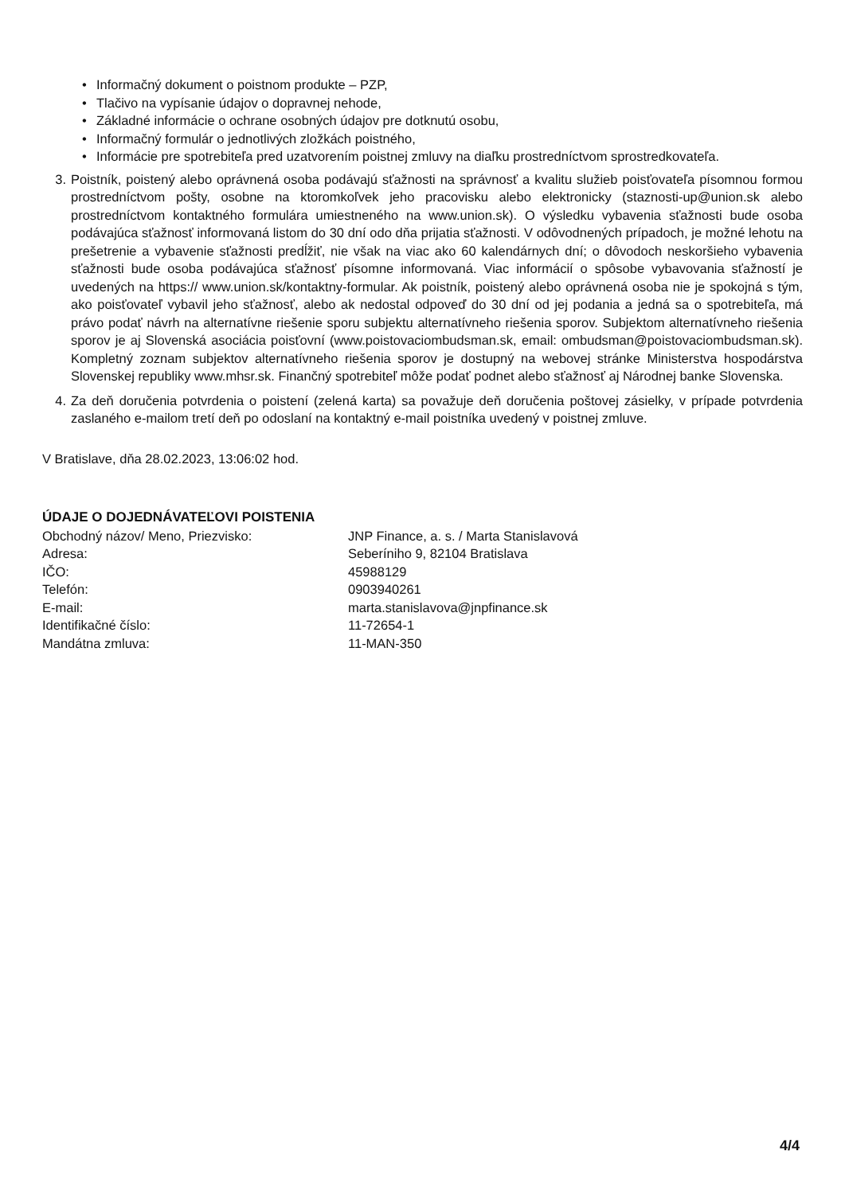• Informačný dokument o poistnom produkte – PZP,
• Tlačivo na vypísanie údajov o dopravnej nehode,
• Základné informácie o ochrane osobných údajov pre dotknutú osobu,
• Informačný formulár o jednotlivých zložkách poistného,
• Informácie pre spotrebiteľa pred uzatvorením poistnej zmluvy na diaľku prostredníctvom sprostredkovateľa.
3. Poistník, poistený alebo oprávnená osoba podávajú sťažnosti na správnosť a kvalitu služieb poisťovateľa písomnou formou prostredníctvom pošty, osobne na ktoromkoľvek jeho pracovisku alebo elektronicky (staznosti-up@union.sk alebo prostredníctvom kontaktného formulára umiestneného na www.union.sk). O výsledku vybavenia sťažnosti bude osoba podávajúca sťažnosť informovaná listom do 30 dní odo dňa prijatia sťažnosti. V odôvodnených prípadoch, je možné lehotu na prešetrenie a vybavenie sťažnosti predĺžiť, nie však na viac ako 60 kalendárnych dní; o dôvodoch neskoršieho vybavenia sťažnosti bude osoba podávajúca sťažnosť písomne informovaná. Viac informácií o spôsobe vybavovania sťažností je uvedených na https:// www.union.sk/kontaktny-formular. Ak poistník, poistený alebo oprávnená osoba nie je spokojná s tým, ako poisťovateľ vybavil jeho sťažnosť, alebo ak nedostal odpoveď do 30 dní od jej podania a jedná sa o spotrebiteľa, má právo podať návrh na alternatívne riešenie sporu subjektu alternatívneho riešenia sporov. Subjektom alternatívneho riešenia sporov je aj Slovenská asociácia poisťovní (www.poistovaciombudsman.sk, email: ombudsman@poistovaciombudsman.sk). Kompletný zoznam subjektov alternatívneho riešenia sporov je dostupný na webovej stránke Ministerstva hospodárstva Slovenskej republiky www.mhsr.sk. Finančný spotrebiteľ môže podať podnet alebo sťažnosť aj Národnej banke Slovenska.
4. Za deň doručenia potvrdenia o poistení (zelená karta) sa považuje deň doručenia poštovej zásielky, v prípade potvrdenia zaslaného e-mailom tretí deň po odoslaní na kontaktný e-mail poistníka uvedený v poistnej zmluve.
V Bratislave, dňa 28.02.2023, 13:06:02 hod.
ÚDAJE O DOJEDNÁVATEĽOVI POISTENIA
Obchodný názov/ Meno, Priezvisko: JNP Finance, a. s. / Marta Stanislavová
Adresa: Seberíniho 9, 82104 Bratislava
IČO: 45988129
Telefón: 0903940261
E-mail: marta.stanislavova@jnpfinance.sk
Identifikačné číslo: 11-72654-1
Mandátna zmluva: 11-MAN-350
4/4